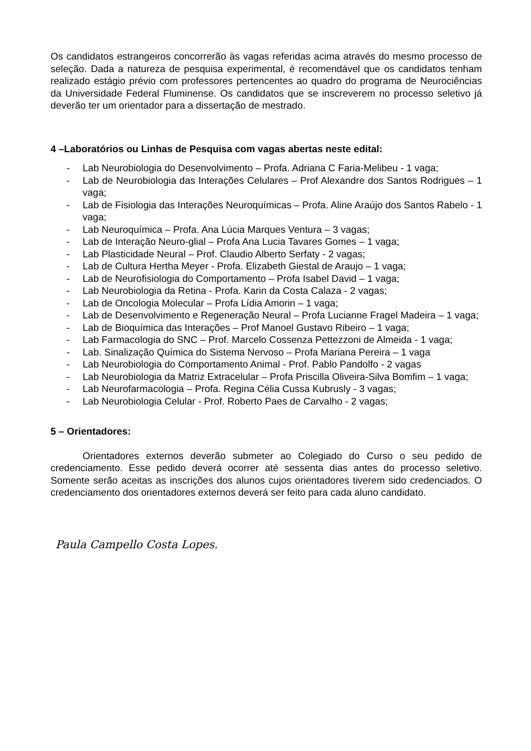Os candidatos estrangeiros concorrerão às vagas referidas acima através do mesmo processo de seleção. Dada a natureza de pesquisa experimental, é recomendável que os candidatos tenham realizado estágio prévio com professores pertencentes ao quadro do programa de Neurociências da Universidade Federal Fluminense. Os candidatos que se inscreverem no processo seletivo já deverão ter um orientador para a dissertação de mestrado.
4 –Laboratórios ou Linhas de Pesquisa com vagas abertas neste edital:
- Lab Neurobiologia do Desenvolvimento – Profa. Adriana C Faria-Melibeu - 1 vaga;
- Lab de Neurobiologia das Interações Celulares – Prof Alexandre dos Santos Rodrigues – 1 vaga;
- Lab de Fisiologia das Interações Neuroquímicas – Profa. Aline Araújo dos Santos Rabelo - 1 vaga;
- Lab Neuroquímica – Profa. Ana Lúcia Marques Ventura – 3 vagas;
- Lab de Interação Neuro-glial – Profa Ana Lucia Tavares Gomes – 1 vaga;
- Lab Plasticidade Neural – Prof. Claudio Alberto Serfaty - 2 vagas;
- Lab de Cultura Hertha Meyer - Profa. Elizabeth Giestal de Araujo – 1 vaga;
- Lab de Neurofisiologia do Comportamento – Profa Isabel David – 1 vaga;
- Lab Neurobiologia da Retina - Profa. Karin da Costa Calaza - 2 vagas;
- Lab de Oncologia Molecular – Profa Lídia Amorin – 1 vaga;
- Lab de Desenvolvimento e Regeneração Neural – Profa Lucianne Fragel Madeira – 1 vaga;
- Lab de Bioquímica das Interações – Prof Manoel Gustavo Ribeiro – 1 vaga;
- Lab Farmacologia do SNC – Prof. Marcelo Cossenza Pettezzoni de Almeida - 1 vaga;
- Lab. Sinalização Química do Sistema Nervoso – Profa Mariana Pereira – 1 vaga
- Lab Neurobiologia do Comportamento Animal - Prof. Pablo Pandolfo - 2 vagas
- Lab Neurobiologia da Matriz Extracelular – Profa Priscilla Oliveira-Silva Bomfim – 1 vaga;
- Lab Neurofarmacologia – Profa. Regina Célia Cussa Kubrusly - 3 vagas;
- Lab Neurobiologia Celular - Prof. Roberto Paes de Carvalho - 2 vagas;
5 – Orientadores:
Orientadores externos deverão submeter ao Colegiado do Curso o seu pedido de credenciamento. Esse pedido deverá ocorrer até sessenta dias antes do processo seletivo. Somente serão aceitas as inscrições dos alunos cujos orientadores tiverem sido credenciados. O credenciamento dos orientadores externos deverá ser feito para cada aluno candidato.
Paula Campello Costa Lopes.